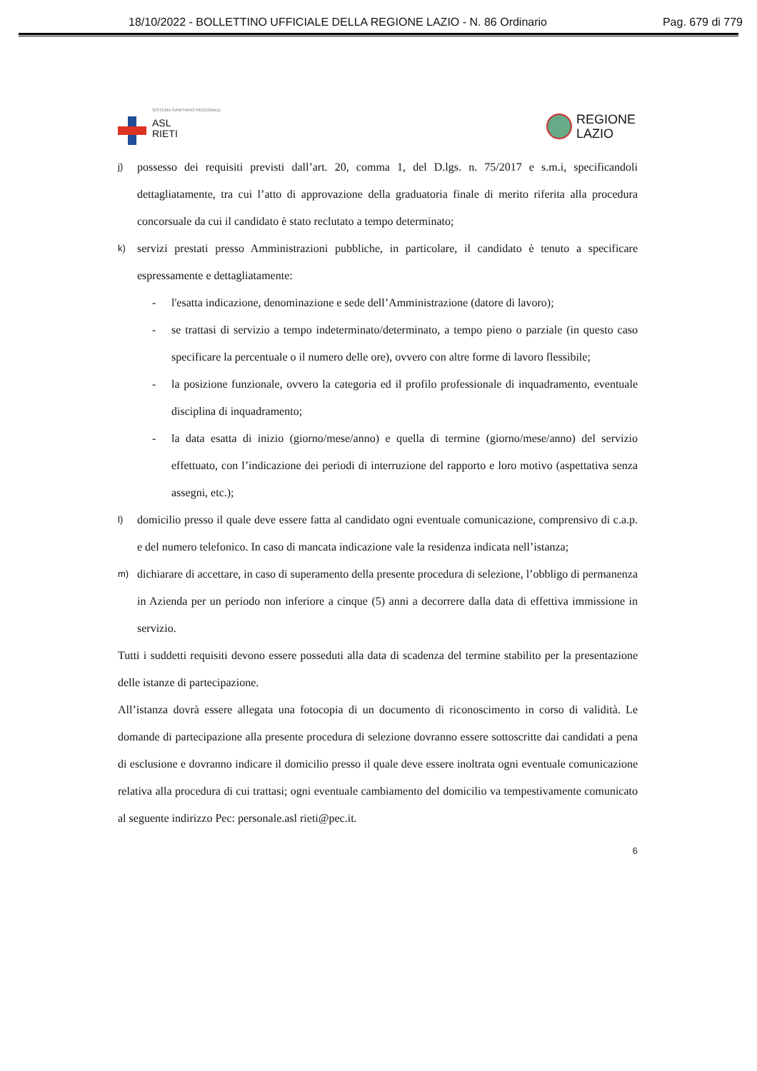18/10/2022 - BOLLETTINO UFFICIALE DELLA REGIONE LAZIO - N. 86 Ordinario Pag. 679 di 779
SISTEMA SANITARIO REGIONALE
ASL
RIETI
REGIONE
LAZIO
j)
possesso dei requisiti previsti dall’art. 20, comma 1, del D.lgs. n. 75/2017 e s.m.i, specificandoli dettagliatamente, tra cui l’atto di approvazione della graduatoria finale di merito riferita alla procedura concorsuale da cui il candidato è stato reclutato a tempo determinato;
k)
servizi prestati presso Amministrazioni pubbliche, in particolare, il candidato è tenuto a specificare espressamente e dettagliatamente:
- l'esatta indicazione, denominazione e sede dell’Amministrazione (datore di lavoro);
- se trattasi di servizio a tempo indeterminato/determinato, a tempo pieno o parziale (in questo caso specificare la percentuale o il numero delle ore), ovvero con altre forme di lavoro flessibile;
- la posizione funzionale, ovvero la categoria ed il profilo professionale di inquadramento, eventuale disciplina di inquadramento;
- la data esatta di inizio (giorno/mese/anno) e quella di termine (giorno/mese/anno) del servizio effettuato, con l’indicazione dei periodi di interruzione del rapporto e loro motivo (aspettativa senza assegni, etc.);
l)
domicilio presso il quale deve essere fatta al candidato ogni eventuale comunicazione, comprensivo di c.a.p. e del numero telefonico. In caso di mancata indicazione vale la residenza indicata nell’istanza;
m)
dichiarare di accettare, in caso di superamento della presente procedura di selezione, l’obbligo di permanenza in Azienda per un periodo non inferiore a cinque (5) anni a decorrere dalla data di effettiva immissione in servizio.
Tutti i suddetti requisiti devono essere posseduti alla data di scadenza del termine stabilito per la presentazione delle istanze di partecipazione.
All’istanza dovrà essere allegata una fotocopia di un documento di riconoscimento in corso di validità. Le domande di partecipazione alla presente procedura di selezione dovranno essere sottoscritte dai candidati a pena di esclusione e dovranno indicare il domicilio presso il quale deve essere inoltrata ogni eventuale comunicazione relativa alla procedura di cui trattasi; ogni eventuale cambiamento del domicilio va tempestivamente comunicato al seguente indirizzo Pec: personale.asl rieti@pec.it.
6